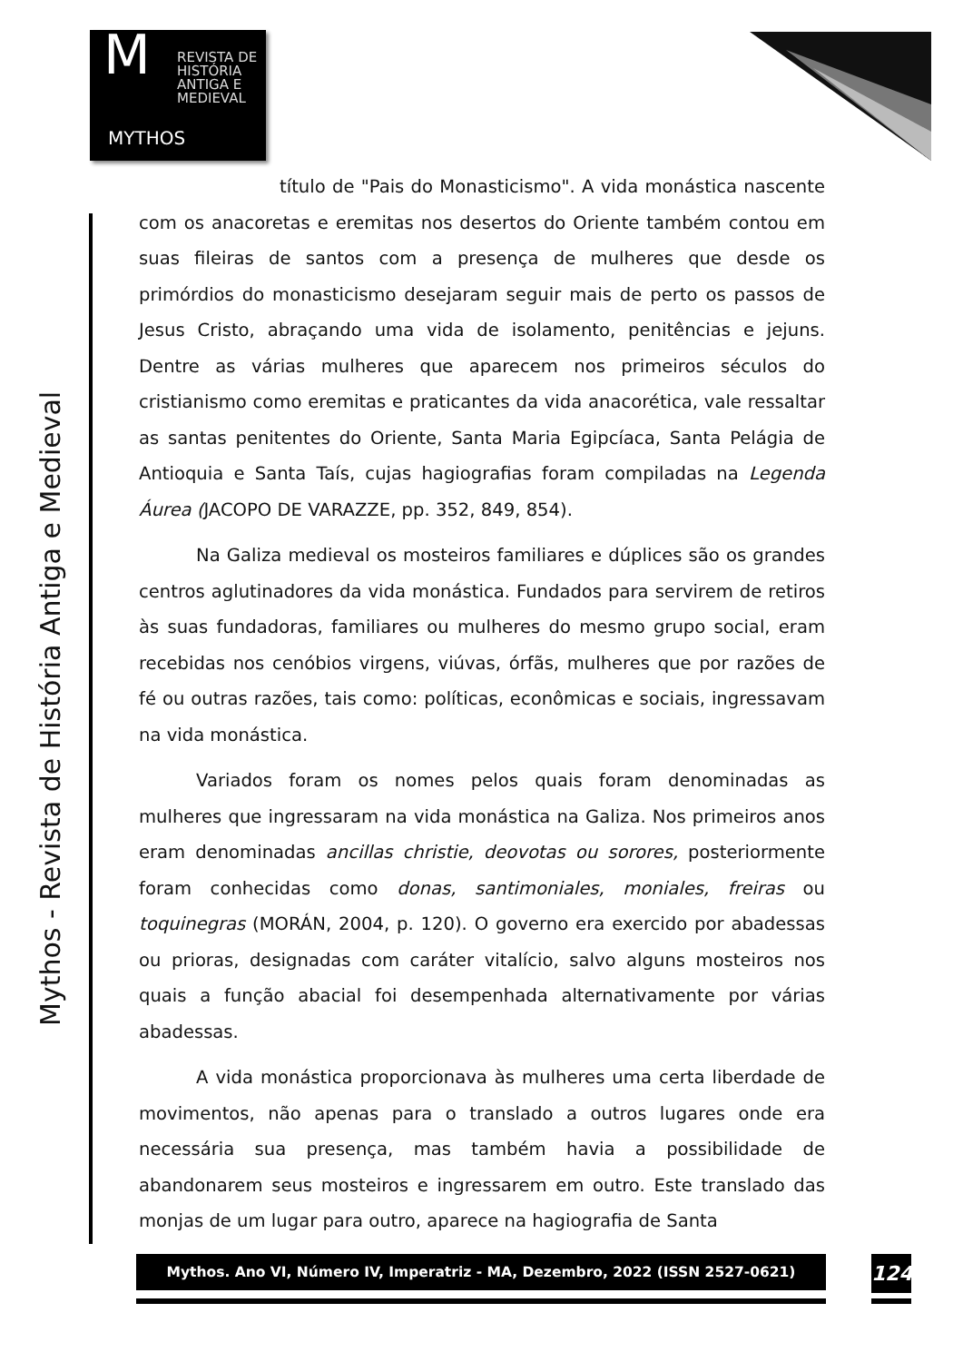M
REVISTA DE
HISTÓRIA
ANTIGA E
MEDIEVAL
MYTHOS
Mythos - Revista de História Antiga e Medieval
título de "Pais do Monasticismo". A vida monástica nascente com os anacoretas e eremitas nos desertos do Oriente também contou em suas fileiras de santos com a presença de mulheres que desde os primórdios do monasticismo desejaram seguir mais de perto os passos de Jesus Cristo, abraçando uma vida de isolamento, penitências e jejuns. Dentre as várias mulheres que aparecem nos primeiros séculos do cristianismo como eremitas e praticantes da vida anacorética, vale ressaltar as santas penitentes do Oriente, Santa Maria Egipcíaca, Santa Pelágia de Antioquia e Santa Taís, cujas hagiografias foram compiladas na Legenda Áurea (JACOPO DE VARAZZE, pp. 352, 849, 854).
Na Galiza medieval os mosteiros familiares e dúplices são os grandes centros aglutinadores da vida monástica. Fundados para servirem de retiros às suas fundadoras, familiares ou mulheres do mesmo grupo social, eram recebidas nos cenóbios virgens, viúvas, órfãs, mulheres que por razões de fé ou outras razões, tais como: políticas, econômicas e sociais, ingressavam na vida monástica.
Variados foram os nomes pelos quais foram denominadas as mulheres que ingressaram na vida monástica na Galiza. Nos primeiros anos eram denominadas ancillas christie, deovotas ou sorores, posteriormente foram conhecidas como donas, santimoniales, moniales, freiras ou toquinegras (MORÁN, 2004, p. 120). O governo era exercido por abadessas ou prioras, designadas com caráter vitalício, salvo alguns mosteiros nos quais a função abacial foi desempenhada alternativamente por várias abadessas.
A vida monástica proporcionava às mulheres uma certa liberdade de movimentos, não apenas para o translado a outros lugares onde era necessária sua presença, mas também havia a possibilidade de abandonarem seus mosteiros e ingressarem em outro. Este translado das monjas de um lugar para outro, aparece na hagiografia de Santa
Mythos. Ano VI, Número IV, Imperatriz - MA, Dezembro, 2022 (ISSN 2527-0621) 124